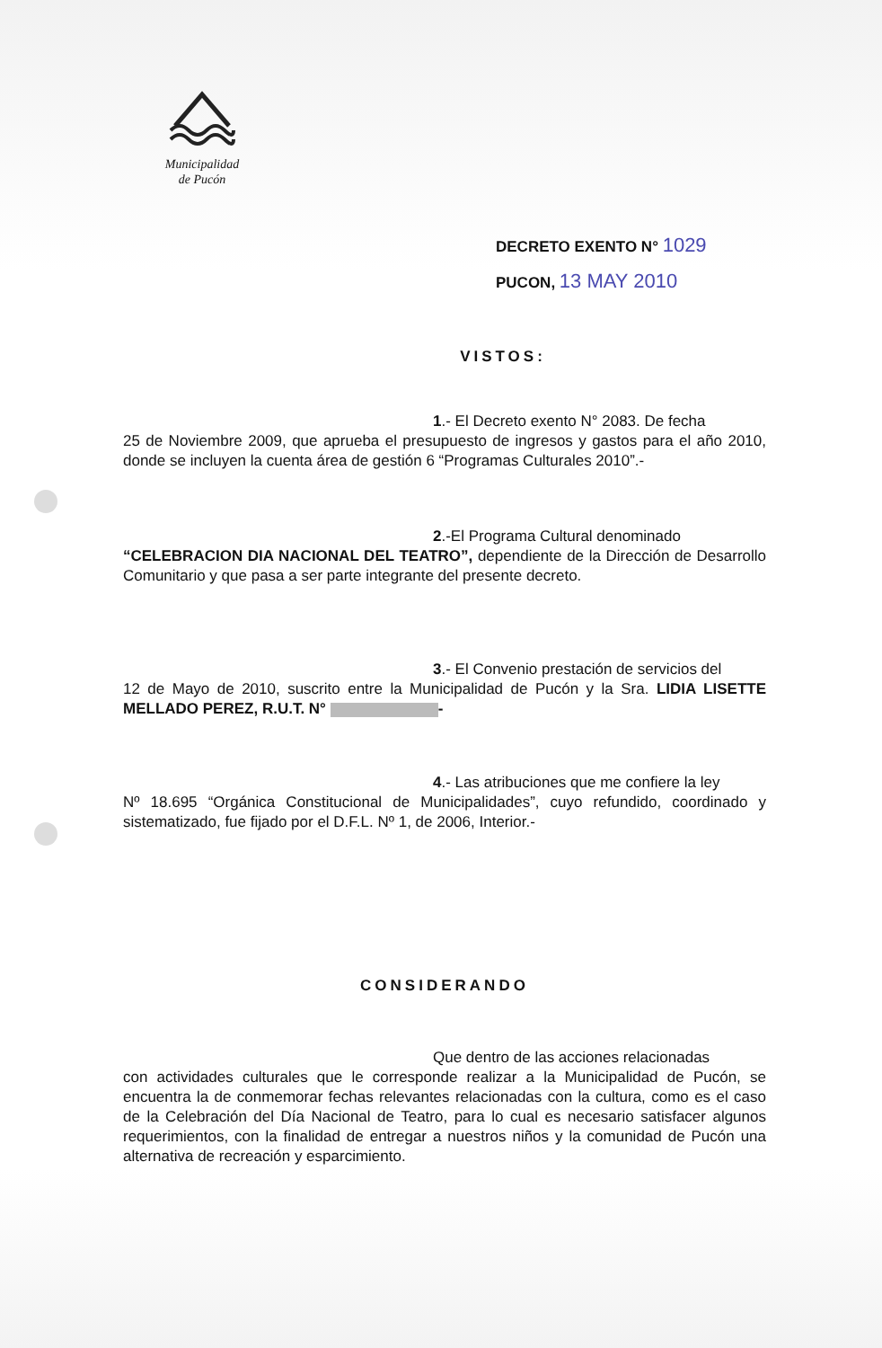Municipalidad
de Pucón
DECRETO EXENTO N° 1029
PUCON, 13 MAY 2010
VISTOS:
1.- El Decreto exento N° 2083. De fecha
25 de Noviembre 2009, que aprueba el presupuesto de ingresos y gastos para el año 2010, donde se incluyen la cuenta área de gestión 6 “Programas Culturales 2010”.-
2.-El Programa Cultural denominado
“CELEBRACION DIA NACIONAL DEL TEATRO”, dependiente de la Dirección de Desarrollo Comunitario y que pasa a ser parte integrante del presente decreto.
3.- El Convenio prestación de servicios del
12 de Mayo de 2010, suscrito entre la Municipalidad de Pucón y la Sra. LIDIA LISETTE MELLADO PEREZ, R.U.T. N° -
4.- Las atribuciones que me confiere la ley
Nº 18.695 “Orgánica Constitucional de Municipalidades”, cuyo refundido, coordinado y sistematizado, fue fijado por el D.F.L. Nº 1, de 2006, Interior.-
CONSIDERANDO
Que dentro de las acciones relacionadas
con actividades culturales que le corresponde realizar a la Municipalidad de Pucón, se encuentra la de conmemorar fechas relevantes relacionadas con la cultura, como es el caso de la Celebración del Día Nacional de Teatro, para lo cual es necesario satisfacer algunos requerimientos, con la finalidad de entregar a nuestros niños y la comunidad de Pucón una alternativa de recreación y esparcimiento.